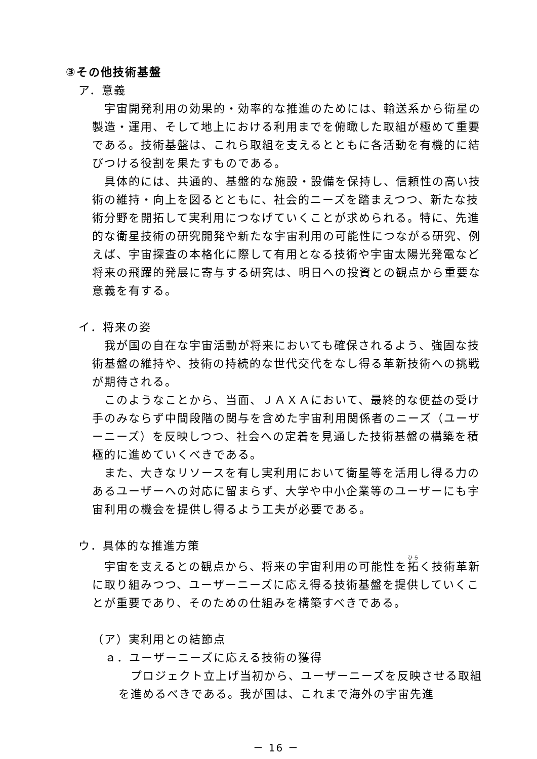③その他技術基盤
ア．意義
　宇宙開発利用の効果的・効率的な推進のためには、輸送系から衛星の製造・運用、そして地上における利用までを俯瞰した取組が極めて重要である。技術基盤は、これら取組を支えるとともに各活動を有機的に結びつける役割を果たすものである。
　具体的には、共通的、基盤的な施設・設備を保持し、信頼性の高い技術の維持・向上を図るとともに、社会的ニーズを踏まえつつ、新たな技術分野を開拓して実利用につなげていくことが求められる。特に、先進的な衛星技術の研究開発や新たな宇宙利用の可能性につながる研究、例えば、宇宙探査の本格化に際して有用となる技術や宇宙太陽光発電など将来の飛躍的発展に寄与する研究は、明日への投資との観点から重要な意義を有する。
イ．将来の姿
　我が国の自在な宇宙活動が将来においても確保されるよう、強固な技術基盤の維持や、技術の持続的な世代交代をなし得る革新技術への挑戦が期待される。
　このようなことから、当面、ＪＡＸＡにおいて、最終的な便益の受け手のみならず中間段階の関与を含めた宇宙利用関係者のニーズ（ユーザーニーズ）を反映しつつ、社会への定着を見通した技術基盤の構築を積極的に進めていくべきである。
　また、大きなリソースを有し実利用において衛星等を活用し得る力のあるユーザーへの対応に留まらず、大学や中小企業等のユーザーにも宇宙利用の機会を提供し得るよう工夫が必要である。
ウ．具体的な推進方策
　宇宙を支えるとの観点から、将来の宇宙利用の可能性を拓く技術革新に取り組みつつ、ユーザーニーズに応え得る技術基盤を提供していくことが重要であり、そのための仕組みを構築すべきである。
（ア）実利用との結節点
ａ．ユーザーニーズに応える技術の獲得
　プロジェクト立上げ当初から、ユーザーニーズを反映させる取組を進めるべきである。我が国は、これまで海外の宇宙先進
－ 16 －